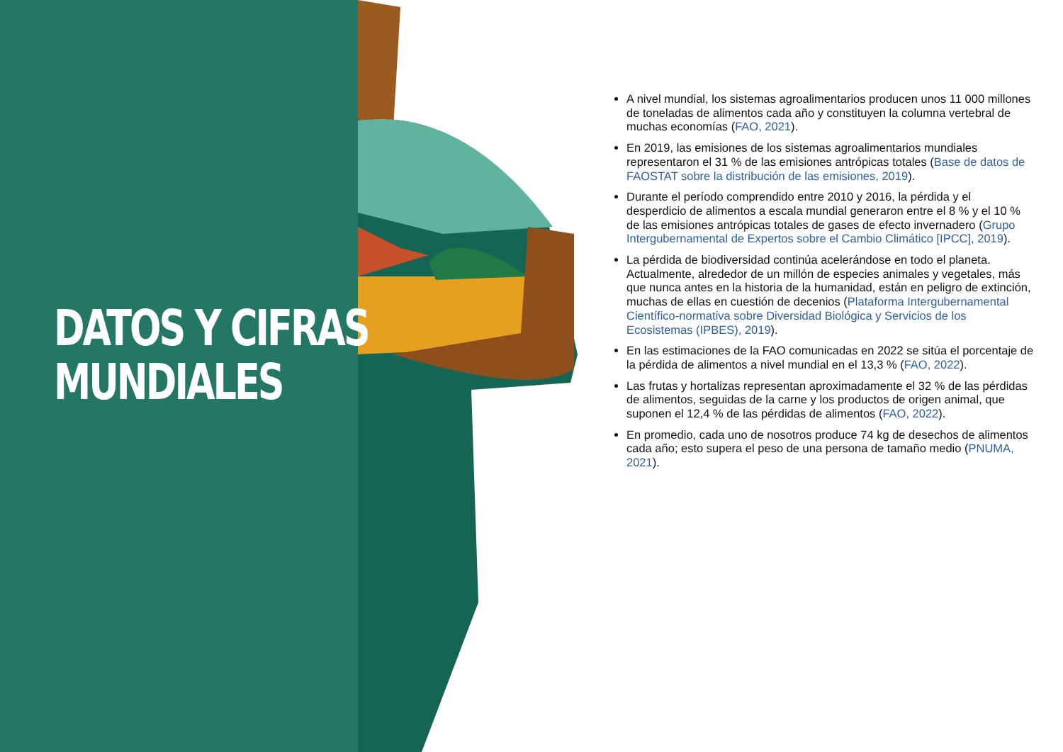DATOS Y CIFRAS
MUNDIALES
A nivel mundial, los sistemas agroalimentarios producen unos 11 000 millones de toneladas de alimentos cada año y constituyen la columna vertebral de muchas economías (FAO, 2021).
En 2019, las emisiones de los sistemas agroalimentarios mundiales representaron el 31 % de las emisiones antrópicas totales (Base de datos de FAOSTAT sobre la distribución de las emisiones, 2019).
Durante el período comprendido entre 2010 y 2016, la pérdida y el desperdicio de alimentos a escala mundial generaron entre el 8 % y el 10 % de las emisiones antrópicas totales de gases de efecto invernadero (Grupo Intergubernamental de Expertos sobre el Cambio Climático [IPCC], 2019).
La pérdida de biodiversidad continúa acelerándose en todo el planeta. Actualmente, alrededor de un millón de especies animales y vegetales, más que nunca antes en la historia de la humanidad, están en peligro de extinción, muchas de ellas en cuestión de decenios (Plataforma Intergubernamental Científico-normativa sobre Diversidad Biológica y Servicios de los Ecosistemas (IPBES), 2019).
En las estimaciones de la FAO comunicadas en 2022 se sitúa el porcentaje de la pérdida de alimentos a nivel mundial en el 13,3 % (FAO, 2022).
Las frutas y hortalizas representan aproximadamente el 32 % de las pérdidas de alimentos, seguidas de la carne y los productos de origen animal, que suponen el 12,4 % de las pérdidas de alimentos (FAO, 2022).
En promedio, cada uno de nosotros produce 74 kg de desechos de alimentos cada año; esto supera el peso de una persona de tamaño medio (PNUMA, 2021).